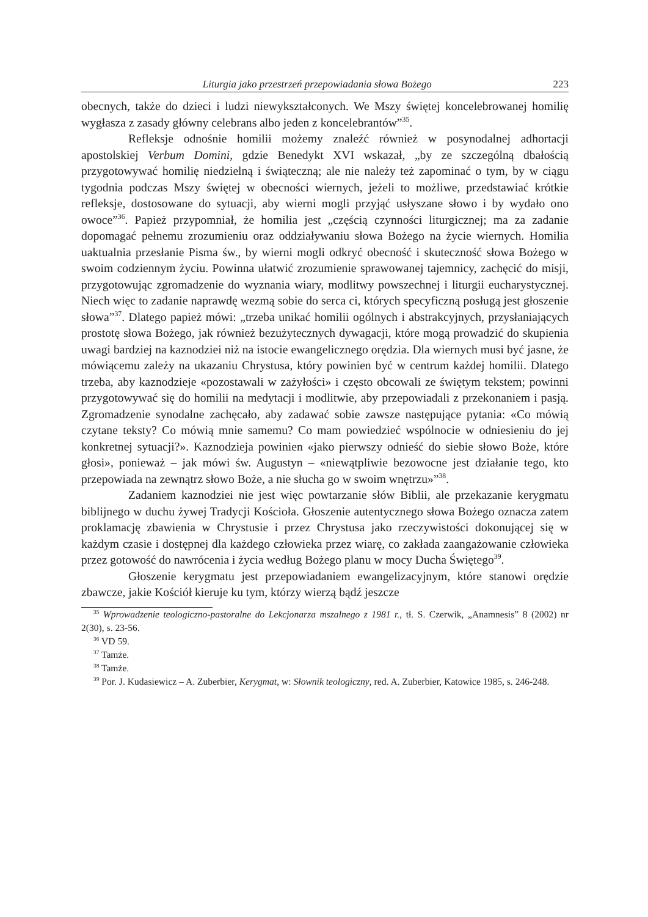Liturgia jako przestrzeń przepowiadania słowa Bożego 223
obecnych, także do dzieci i ludzi niewykształconych. We Mszy świętej koncelebrowanej homilię wygłasza z zasady główny celebrans albo jeden z koncelebrantów”<sup>35</sup>.
Refleksje odnośnie homilii możemy znaleźć również w posynodalnej adhortacji apostolskiej Verbum Domini, gdzie Benedykt XVI wskazał, „by ze szczególną dbałością przygotowywać homilię niedzielną i świąteczną; ale nie należy też zapominać o tym, by w ciągu tygodnia podczas Mszy świętej w obecności wiernych, jeżeli to możliwe, przedstawiać krótkie refleksje, dostosowane do sytuacji, aby wierni mogli przyjąć usłyszane słowo i by wydało ono owoce”<sup>36</sup>. Papież przypomniał, że homilia jest „częścią czynności liturgicznej; ma za zadanie dopomagać pełnemu zrozumieniu oraz oddziaływaniu słowa Bożego na życie wiernych. Homilia uaktualnia przesłanie Pisma św., by wierni mogli odkryć obecność i skuteczność słowa Bożego w swoim codziennym życiu. Powinna ułatwić zrozumienie sprawowanej tajemnicy, zachęcić do misji, przygotowując zgromadzenie do wyznania wiary, modlitwy powszechnej i liturgii eucharystycznej. Niech więc to zadanie naprawdę wezmą sobie do serca ci, których specyficzną posługą jest głoszenie słowa”<sup>37</sup>. Dlatego papież mówi: „trzeba unikać homilii ogólnych i abstrakcyjnych, przysłaniających prostotę słowa Bożego, jak również bezużytecznych dywagacji, które mogą prowadzić do skupienia uwagi bardziej na kaznodziei niż na istocie ewangelicznego orędzia. Dla wiernych musi być jasne, że mówiącemu zależy na ukazaniu Chrystusa, który powinien być w centrum każdej homilii. Dlatego trzeba, aby kaznodzieje «pozostawali w zażyłości» i często obcowali ze świętym tekstem; powinni przygotowywać się do homilii na medytacji i modlitwie, aby przepowiadali z przekonaniem i pasją. Zgromadzenie synodalne zachęcało, aby zadawać sobie zawsze następujące pytania: «Co mówią czytane teksty? Co mówią mnie samemu? Co mam powiedzieć wspólnocie w odniesieniu do jej konkretnej sytuacji?». Kaznodzieja powinien «jako pierwszy odnieść do siebie słowo Boże, które głosi», ponieważ – jak mówi św. Augustyn – «niewątpliwie bezowocne jest działanie tego, kto przepowiada na zewnątrz słowo Boże, a nie słucha go w swoim wnętrzu»”<sup>38</sup>.
Zadaniem kaznodziei nie jest więc powtarzanie słów Biblii, ale przekazanie kerygmatu biblijnego w duchu żywej Tradycji Kościoła. Głoszenie autentycznego słowa Bożego oznacza zatem proklamację zbawienia w Chrystusie i przez Chrystusa jako rzeczywistości dokonującej się w każdym czasie i dostępnej dla każdego człowieka przez wiarę, co zakłada zaangażowanie człowieka przez gotowość do nawrócenia i życia według Bożego planu w mocy Ducha Świętego<sup>39</sup>.
Głoszenie kerygmatu jest przepowiadaniem ewangelizacyjnym, które stanowi orędzie zbawcze, jakie Kościół kieruje ku tym, którzy wierzą bądź jeszcze
<sup>35</sup> Wprowadzenie teologiczno-pastoralne do Lekcjonarza mszalnego z 1981 r., tł. S. Czerwik, „Anamnesis” 8 (2002) nr 2(30), s. 23-56.
<sup>36</sup> VD 59.
<sup>37</sup> Tamże.
<sup>38</sup> Tamże.
<sup>39</sup> Por. J. Kudasiewicz – A. Zuberbier, Kerygmat, w: Słownik teologiczny, red. A. Zuberbier, Katowice 1985, s. 246-248.